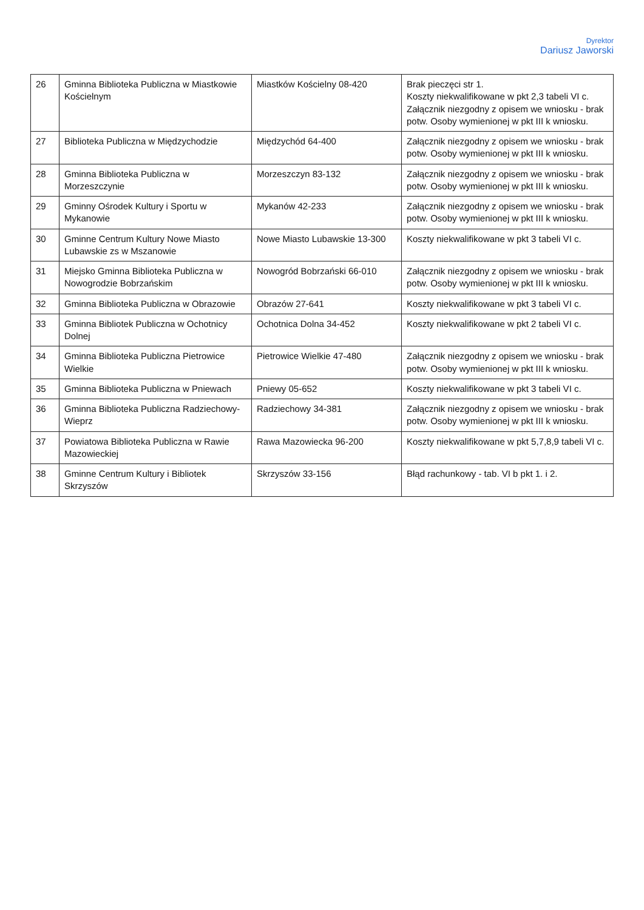Dyrektor
Dariusz Jaworski
| 26 | Gminna Biblioteka Publiczna w Miastkowie Kościelnym | Miastków Kościelny 08-420 | Brak pieczęci str 1. Koszty niekwalifikowane w pkt 2,3 tabeli VI c. Załącznik niezgodny z opisem we wniosku - brak potw. Osoby wymienionej w pkt III k wniosku. |
| 27 | Biblioteka Publiczna w Międzychodzie | Międzychód 64-400 | Załącznik niezgodny z opisem we wniosku - brak potw. Osoby wymienionej w pkt III k wniosku. |
| 28 | Gminna Biblioteka Publiczna w Morzeszczynie | Morzeszczyn 83-132 | Załącznik niezgodny z opisem we wniosku - brak potw. Osoby wymienionej w pkt III k wniosku. |
| 29 | Gminny Ośrodek Kultury i Sportu w Mykanowie | Mykanów 42-233 | Załącznik niezgodny z opisem we wniosku - brak potw. Osoby wymienionej w pkt III k wniosku. |
| 30 | Gminne Centrum Kultury Nowe Miasto Lubawskie zs w Mszanowie | Nowe Miasto Lubawskie 13-300 | Koszty niekwalifikowane w pkt 3 tabeli VI c. |
| 31 | Miejsko Gminna Biblioteka Publiczna w Nowogrodzie Bobrzańskim | Nowogród Bobrzański 66-010 | Załącznik niezgodny z opisem we wniosku - brak potw. Osoby wymienionej w pkt III k wniosku. |
| 32 | Gminna Biblioteka Publiczna w Obrazowie | Obrazów 27-641 | Koszty niekwalifikowane w pkt 3 tabeli VI c. |
| 33 | Gminna Bibliotek Publiczna w Ochotnicy Dolnej | Ochotnica Dolna 34-452 | Koszty niekwalifikowane w pkt 2 tabeli VI c. |
| 34 | Gminna Biblioteka Publiczna Pietrowice Wielkie | Pietrowice Wielkie 47-480 | Załącznik niezgodny z opisem we wniosku - brak potw. Osoby wymienionej w pkt III k wniosku. |
| 35 | Gminna Biblioteka Publiczna w Pniewach | Pniewy 05-652 | Koszty niekwalifikowane w pkt 3 tabeli VI c. |
| 36 | Gminna Biblioteka Publiczna Radziechowy-Wieprz | Radziechowy 34-381 | Załącznik niezgodny z opisem we wniosku - brak potw. Osoby wymienionej w pkt III k wniosku. |
| 37 | Powiatowa Biblioteka Publiczna w Rawie Mazowieckiej | Rawa Mazowiecka 96-200 | Koszty niekwalifikowane w pkt 5,7,8,9 tabeli VI c. |
| 38 | Gminne Centrum Kultury i Bibliotek Skrzyszów | Skrzyszów 33-156 | Błąd rachunkowy - tab. VI b pkt 1. i 2. |